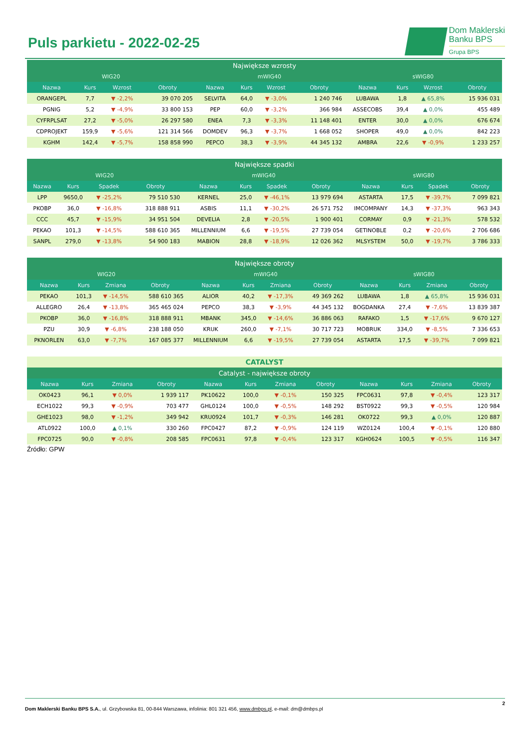Puls parkietu - 2022-02-25
Dom Maklerski
Banku BPS
Grupa BPS
| Największe wzrosty | | | | | | | | | | | |
| --- | --- | --- | --- | --- | --- | --- | --- | --- | --- | --- | --- |
| WIG20 | | | | mWIG40 | | | | sWIG80 | | | |
| Nazwa | Kurs | Wzrost | Obroty | Nazwa | Kurs | Wzrost | Obroty | Nazwa | Kurs | Wzrost | Obroty |
| ORANGEPL | 7,7 | ▼ -2,2% | 39 070 205 | SELVITA | 64,0 | ▼ -3,0% | 1 240 746 | LUBAWA | 1,8 | ▲ 65,8% | 15 936 031 |
| PGNIG | 5,2 | ▼ -4,9% | 33 800 153 | PEP | 60,0 | ▼ -3,2% | 366 984 | ASSECOBS | 39,4 | ▲ 0,0% | 455 489 |
| CYFRPLSAT | 27,2 | ▼ -5,0% | 26 297 580 | ENEA | 7,3 | ▼ -3,3% | 11 148 401 | ENTER | 30,0 | ▲ 0,0% | 676 674 |
| CDPROJEKT | 159,9 | ▼ -5,6% | 121 314 566 | DOMDEV | 96,3 | ▼ -3,7% | 1 668 052 | SHOPER | 49,0 | ▲ 0,0% | 842 223 |
| KGHM | 142,4 | ▼ -5,7% | 158 858 990 | PEPCO | 38,3 | ▼ -3,9% | 44 345 132 | AMBRA | 22,6 | ▼ -0,9% | 1 233 257 |
| Największe spadki | | | | | | | | | | | |
| --- | --- | --- | --- | --- | --- | --- | --- | --- | --- | --- | --- |
| WIG20 | | | | mWIG40 | | | | sWIG80 | | | |
| Nazwa | Kurs | Spadek | Obroty | Nazwa | Kurs | Spadek | Obroty | Nazwa | Kurs | Spadek | Obroty |
| LPP | 9650,0 | ▼ -25,2% | 79 510 530 | KERNEL | 25,0 | ▼ -46,1% | 13 979 694 | ASTARTA | 17,5 | ▼ -39,7% | 7 099 821 |
| PKOBP | 36,0 | ▼ -16,8% | 318 888 911 | ASBIS | 11,1 | ▼ -30,2% | 26 571 752 | IMCOMPANY | 14,3 | ▼ -37,3% | 963 343 |
| CCC | 45,7 | ▼ -15,9% | 34 951 504 | DEVELIA | 2,8 | ▼ -20,5% | 1 900 401 | CORMAY | 0,9 | ▼ -21,3% | 578 532 |
| PEKAO | 101,3 | ▼ -14,5% | 588 610 365 | MILLENNIUM | 6,6 | ▼ -19,5% | 27 739 054 | GETINOBLE | 0,2 | ▼ -20,6% | 2 706 686 |
| SANPL | 279,0 | ▼ -13,8% | 54 900 183 | MABION | 28,8 | ▼ -18,9% | 12 026 362 | MLSYSTEM | 50,0 | ▼ -19,7% | 3 786 333 |
| Największe obroty | | | | | | | | | | | |
| --- | --- | --- | --- | --- | --- | --- | --- | --- | --- | --- | --- |
| WIG20 | | | | mWIG40 | | | | sWIG80 | | | |
| Nazwa | Kurs | Zmiana | Obroty | Nazwa | Kurs | Zmiana | Obroty | Nazwa | Kurs | Zmiana | Obroty |
| PEKAO | 101,3 | ▼ -14,5% | 588 610 365 | ALIOR | 40,2 | ▼ -17,3% | 49 369 262 | LUBAWA | 1,8 | ▲ 65,8% | 15 936 031 |
| ALLEGRO | 26,4 | ▼ -13,8% | 365 465 024 | PEPCO | 38,3 | ▼ -3,9% | 44 345 132 | BOGDANKA | 27,4 | ▼ -7,6% | 13 839 387 |
| PKOBP | 36,0 | ▼ -16,8% | 318 888 911 | MBANK | 345,0 | ▼ -14,6% | 36 886 063 | RAFAKO | 1,5 | ▼ -17,6% | 9 670 127 |
| PZU | 30,9 | ▼ -6,8% | 238 188 050 | KRUK | 260,0 | ▼ -7,1% | 30 717 723 | MOBRUK | 334,0 | ▼ -8,5% | 7 336 653 |
| PKNORLEN | 63,0 | ▼ -7,7% | 167 085 377 | MILLENNIUM | 6,6 | ▼ -19,5% | 27 739 054 | ASTARTA | 17,5 | ▼ -39,7% | 7 099 821 |
| CATALYST | | | | | | | | | | | |
| Catalyst - największe obroty | | | | | | | | | | | |
| Nazwa | Kurs | Zmiana | Obroty | Nazwa | Kurs | Zmiana | Obroty | Nazwa | Kurs | Zmiana | Obroty |
| OK0423 | 96,1 | ▼ 0,0% | 1 939 117 | PK10622 | 100,0 | ▼ -0,1% | 150 325 | FPC0631 | 97,8 | ▼ -0,4% | 123 317 |
| ECH1022 | 99,3 | ▼ -0,9% | 703 477 | GHL0124 | 100,0 | ▼ -0,5% | 148 292 | BST0922 | 99,3 | ▼ -0,5% | 120 984 |
| GHE1023 | 98,0 | ▼ -1,2% | 349 942 | KRU0924 | 101,7 | ▼ -0,3% | 146 281 | OK0722 | 99,3 | ▲ 0,0% | 120 887 |
| ATL0922 | 100,0 | ▲ 0,1% | 330 260 | FPC0427 | 87,2 | ▼ -0,9% | 124 119 | WZ0124 | 100,4 | ▼ -0,1% | 120 880 |
| FPC0725 | 90,0 | ▼ -0,8% | 208 585 | FPC0631 | 97,8 | ▼ -0,4% | 123 317 | KGH0624 | 100,5 | ▼ -0,5% | 116 347 |
Źródło: GPW
2
Dom Maklerski Banku BPS S.A., ul. Grzybowska 81, 00-844 Warszawa, infolinia: 801 321 456, www.dmbps.pl, e-mail: dm@dmbps.pl